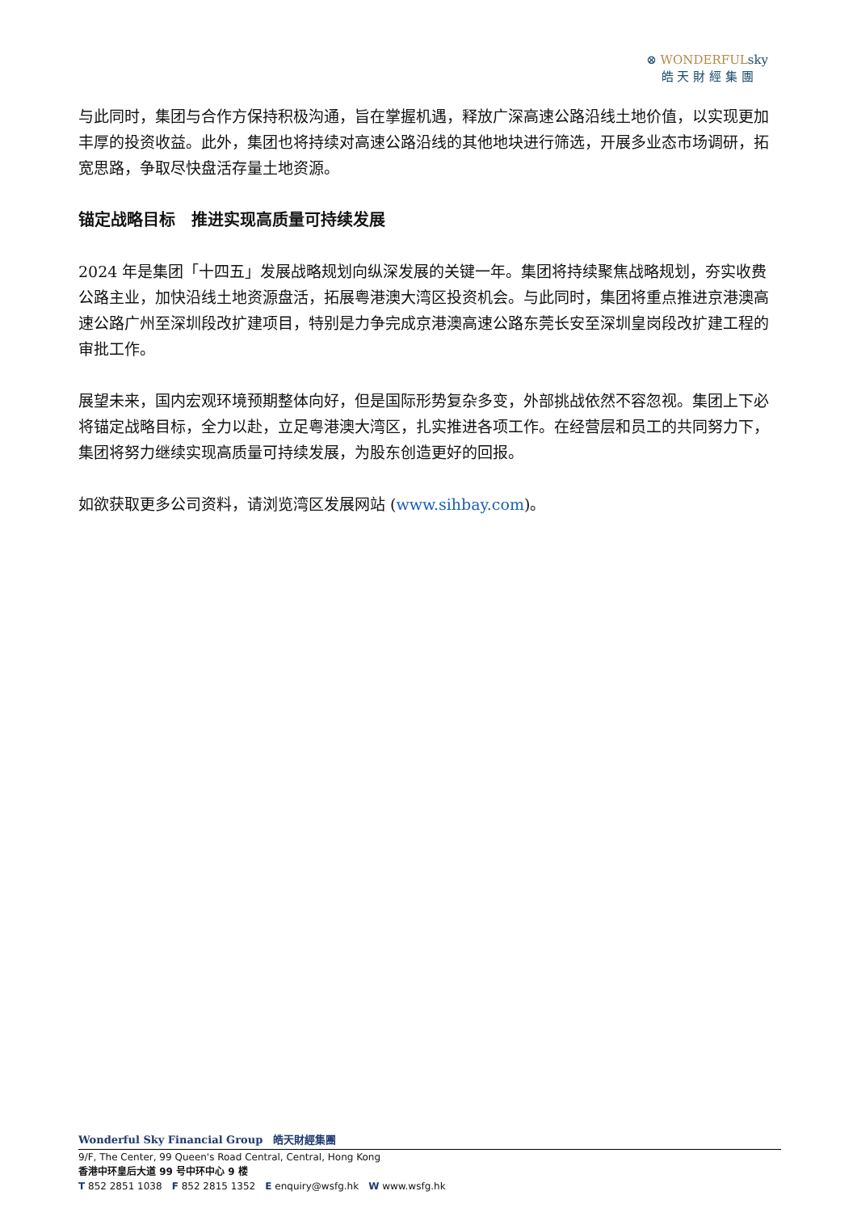⊗ WONDERFULsky
皓 天 財 經 集 團
与此同时，集团与合作方保持积极沟通，旨在掌握机遇，释放广深高速公路沿线土地价值，以实现更加丰厚的投资收益。此外，集团也将持续对高速公路沿线的其他地块进行筛选，开展多业态市场调研，拓宽思路，争取尽快盘活存量土地资源。
锚定战略目标　推进实现高质量可持续发展
2024 年是集团「十四五」发展战略规划向纵深发展的关键一年。集团将持续聚焦战略规划，夯实收费公路主业，加快沿线土地资源盘活，拓展粤港澳大湾区投资机会。与此同时，集团将重点推进京港澳高速公路广州至深圳段改扩建项目，特别是力争完成京港澳高速公路东莞长安至深圳皇岗段改扩建工程的审批工作。
展望未来，国内宏观环境预期整体向好，但是国际形势复杂多变，外部挑战依然不容忽视。集团上下必将锚定战略目标，全力以赴，立足粤港澳大湾区，扎实推进各项工作。在经营层和员工的共同努力下，集团将努力继续实现高质量可持续发展，为股东创造更好的回报。
如欲获取更多公司资料，请浏览湾区发展网站 (www.sihbay.com)。
Wonderful Sky Financial Group　皓天財經集團
9/F, The Center, 99 Queen's Road Central, Central, Hong Kong
香港中环皇后大道 99 号中环中心 9 楼
T 852 2851 1038　F 852 2815 1352　E enquiry@wsfg.hk　W www.wsfg.hk